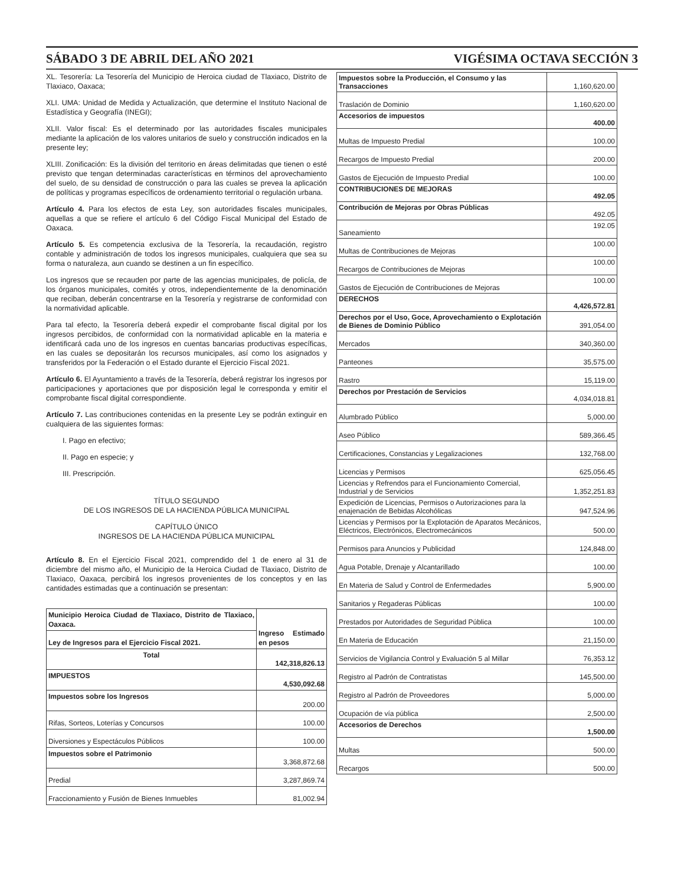SÁBADO 3 DE ABRIL DEL AÑO 2021 VIGÉSIMA OCTAVA SECCIÓN 3
XL. Tesorería: La Tesorería del Municipio de Heroica ciudad de Tlaxiaco, Distrito de Tlaxiaco, Oaxaca;
XLI. UMA: Unidad de Medida y Actualización, que determine el Instituto Nacional de Estadística y Geografía (INEGI);
XLII. Valor fiscal: Es el determinado por las autoridades fiscales municipales mediante la aplicación de los valores unitarios de suelo y construcción indicados en la presente ley;
XLIII. Zonificación: Es la división del territorio en áreas delimitadas que tienen o esté previsto que tengan determinadas características en términos del aprovechamiento del suelo, de su densidad de construcción o para las cuales se prevea la aplicación de políticas y programas específicos de ordenamiento territorial o regulación urbana.
Artículo 4. Para los efectos de esta Ley, son autoridades fiscales municipales, aquellas a que se refiere el artículo 6 del Código Fiscal Municipal del Estado de Oaxaca.
Artículo 5. Es competencia exclusiva de la Tesorería, la recaudación, registro contable y administración de todos los ingresos municipales, cualquiera que sea su forma o naturaleza, aun cuando se destinen a un fin específico.
Los ingresos que se recauden por parte de las agencias municipales, de policía, de los órganos municipales, comités y otros, independientemente de la denominación que reciban, deberán concentrarse en la Tesorería y registrarse de conformidad con la normatividad aplicable.
Para tal efecto, la Tesorería deberá expedir el comprobante fiscal digital por los ingresos percibidos, de conformidad con la normatividad aplicable en la materia e identificará cada uno de los ingresos en cuentas bancarias productivas específicas, en las cuales se depositarán los recursos municipales, así como los asignados y transferidos por la Federación o el Estado durante el Ejercicio Fiscal 2021.
Artículo 6. El Ayuntamiento a través de la Tesorería, deberá registrar los ingresos por participaciones y aportaciones que por disposición legal le corresponda y emitir el comprobante fiscal digital correspondiente.
Artículo 7. Las contribuciones contenidas en la presente Ley se podrán extinguir en cualquiera de las siguientes formas:
I. Pago en efectivo;
II. Pago en especie; y
III. Prescripción.
TÍTULO SEGUNDO
DE LOS INGRESOS DE LA HACIENDA PÚBLICA MUNICIPAL
CAPÍTULO ÚNICO
INGRESOS DE LA HACIENDA PÚBLICA MUNICIPAL
Artículo 8. En el Ejercicio Fiscal 2021, comprendido del 1 de enero al 31 de diciembre del mismo año, el Municipio de la Heroica Ciudad de Tlaxiaco, Distrito de Tlaxiaco, Oaxaca, percibirá los ingresos provenientes de los conceptos y en las cantidades estimadas que a continuación se presentan:
| Municipio Heroica Ciudad de Tlaxiaco, Distrito de Tlaxiaco, Oaxaca. | Ingreso Estimado en pesos |
| --- | --- |
| Ley de Ingresos para el Ejercicio Fiscal 2021. | |
| Total | 142,318,826.13 |
| IMPUESTOS | 4,530,092.68 |
| Impuestos sobre los Ingresos | 200.00 |
| Rifas, Sorteos, Loterías y Concursos | 100.00 |
| Diversiones y Espectáculos Públicos | 100.00 |
| Impuestos sobre el Patrimonio | 3,368,872.68 |
| Predial | 3,287,869.74 |
| Fraccionamiento y Fusión de Bienes Inmuebles | 81,002.94 |
| Impuestos sobre la Producción, el Consumo y las Transacciones | 1,160,620.00 |
| Traslación de Dominio | 1,160,620.00 |
| Accesorios de impuestos | 400.00 |
| Multas de Impuesto Predial | 100.00 |
| Recargos de Impuesto Predial | 200.00 |
| Gastos de Ejecución de Impuesto Predial | 100.00 |
| CONTRIBUCIONES DE MEJORAS | 492.05 |
| Contribución de Mejoras por Obras Públicas | 492.05 |
| Saneamiento | 192.05 |
| Multas de Contribuciones de Mejoras | 100.00 |
| Recargos de Contribuciones de Mejoras | 100.00 |
| Gastos de Ejecución de Contribuciones de Mejoras | 100.00 |
| DERECHOS | 4,426,572.81 |
| Derechos por el Uso, Goce, Aprovechamiento o Explotación de Bienes de Dominio Público | 391,054.00 |
| Mercados | 340,360.00 |
| Panteones | 35,575.00 |
| Rastro | 15,119.00 |
| Derechos por Prestación de Servicios | 4,034,018.81 |
| Alumbrado Público | 5,000.00 |
| Aseo Público | 589,366.45 |
| Certificaciones, Constancias y Legalizaciones | 132,768.00 |
| Licencias y Permisos | 625,056.45 |
| Licencias y Refrendos para el Funcionamiento Comercial, Industrial y de Servicios | 1,352,251.83 |
| Expedición de Licencias, Permisos o Autorizaciones para la enajenación de Bebidas Alcohólicas | 947,524.96 |
| Licencias y Permisos por la Explotación de Aparatos Mecánicos, Eléctricos, Electrónicos, Electromecánicos | 500.00 |
| Permisos para Anuncios y Publicidad | 124,848.00 |
| Agua Potable, Drenaje y Alcantarillado | 100.00 |
| En Materia de Salud y Control de Enfermedades | 5,900.00 |
| Sanitarios y Regaderas Públicas | 100.00 |
| Prestados por Autoridades de Seguridad Pública | 100.00 |
| En Materia de Educación | 21,150.00 |
| Servicios de Vigilancia Control y Evaluación 5 al Millar | 76,353.12 |
| Registro al Padrón de Contratistas | 145,500.00 |
| Registro al Padrón de Proveedores | 5,000.00 |
| Ocupación de vía pública | 2,500.00 |
| Accesorios de Derechos | 1,500.00 |
| Multas | 500.00 |
| Recargos | 500.00 |